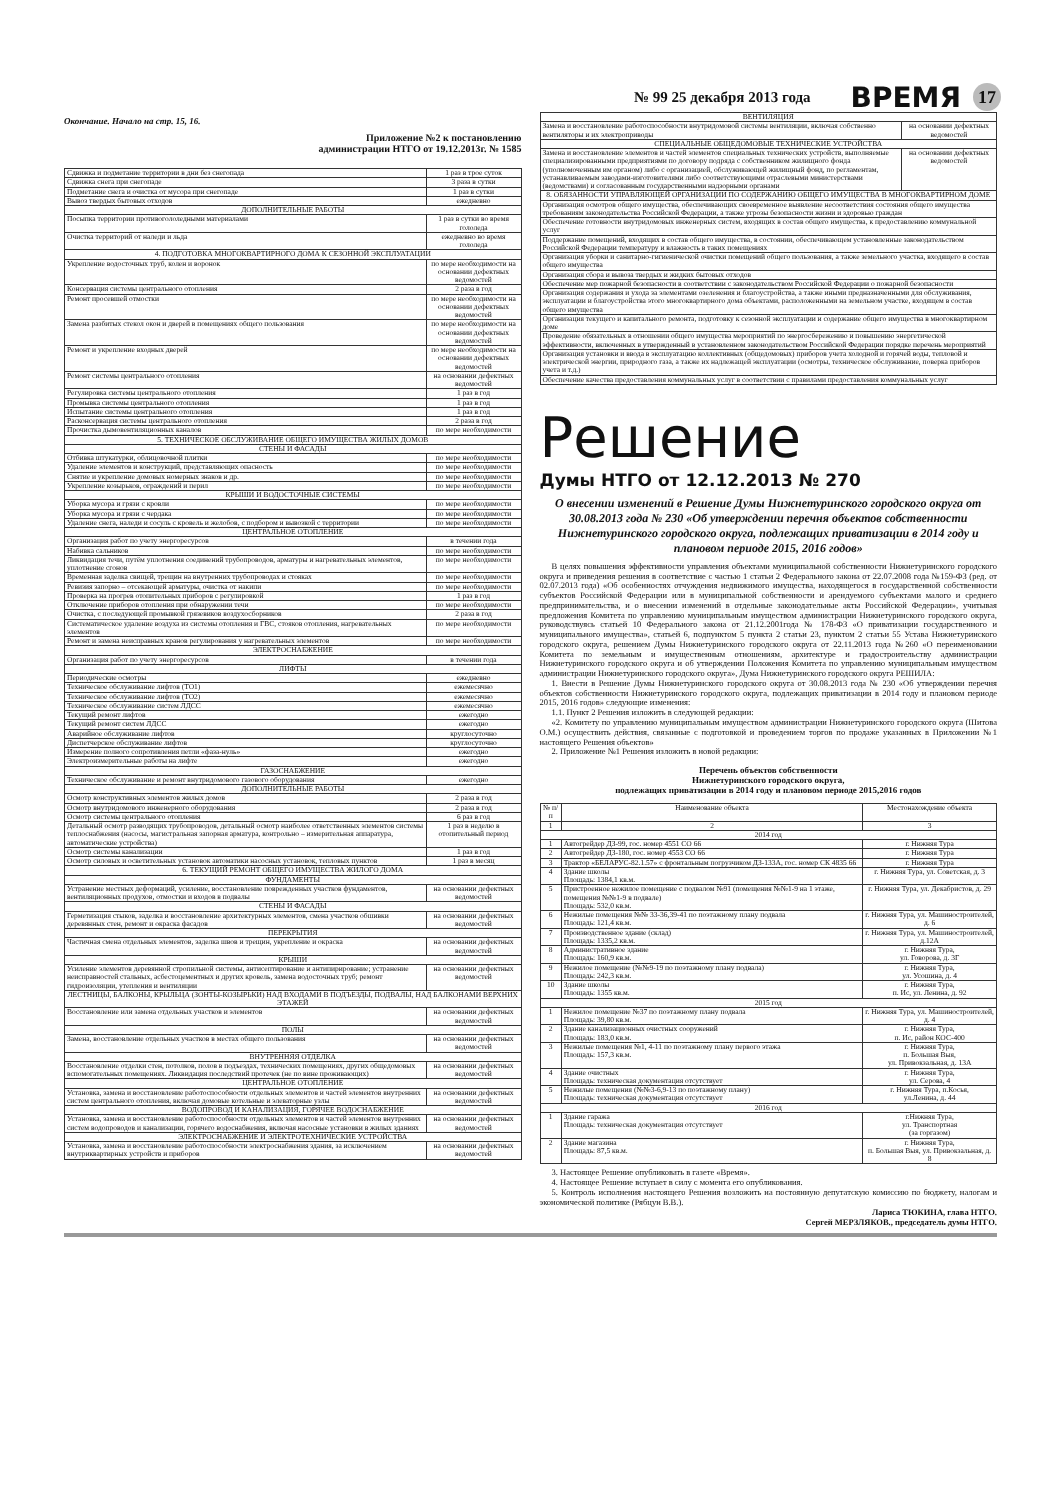№ 99 25 декабря 2013 года ВРЕМЯ 17
Окончание. Начало на стр. 15, 16.
Приложение №2 к постановлению
администрации НТГО от 19.12.2013г. № 1585
| Сдвижка и подметание территории в дни без снегопада | 1 раз в трое суток |
| Сдвижка снега при снегопаде | 3 раза в сутки |
| Подметание снега и очистка от мусора при снегопаде | 1 раз в сутки |
| Вывоз твердых бытовых отходов | ежедневно |
| ДОПОЛНИТЕЛЬНЫЕ РАБОТЫ | |
| Посыпка территории противогололедными материалами | 1 раз в сутки во время гололеда |
| Очистка территорий от наледи и льда | ежедневно во время гололеда |
| 4. ПОДГОТОВКА МНОГОКВАРТИРНОГО ДОМА К СЕЗОННОЙ ЭКСПЛУАТАЦИИ | |
| Укрепление водосточных труб, колен и воронок | по мере необходимости на основании дефектных ведомостей |
| Консервация системы центрального отопления | 2 раза в год |
| Ремонт просевшей отмостки | по мере необходимости на основании дефектных ведомостей |
| Замена разбитых стекол окон и дверей в помещениях общего пользования | по мере необходимости на основании дефектных ведомостей |
| Ремонт и укрепление входных дверей | по мере необходимости на основании дефектных ведомостей |
| Ремонт системы центрального отопления | на основании дефектных ведомостей |
| Регулировка системы центрального отопления | 1 раз в год |
| Промывка системы центрального отопления | 1 раз в год |
| Испытание системы центрального отопления | 1 раз в год |
| Расконсервация системы центрального отопления | 2 раза в год |
| Прочистка дымовентиляционных каналов | по мере необходимости |
| 5. ТЕХНИЧЕСКОЕ ОБСЛУЖИВАНИЕ ОБЩЕГО ИМУЩЕСТВА ЖИЛЫХ ДОМОВ | |
| СТЕНЫ И ФАСАДЫ | |
| Отбивка штукатурки, облицовочной плитки | по мере необходимости |
| Удаление элементов и конструкций, представляющих опасность | по мере необходимости |
| Снятие и укрепление домовых номерных знаков и др. | по мере необходимости |
| Укрепление козырьков, ограждений и перил | по мере необходимости |
| КРЫШИ И ВОДОСТОЧНЫЕ СИСТЕМЫ | |
| Уборка мусора и грязи с кровли | по мере необходимости |
| Уборка мусора и грязи с чердака | по мере необходимости |
| Удаление снега, наледи и сосуль с кровель и желобов, с подбором и вывозкой с территории | по мере необходимости |
| ЦЕНТРАЛЬНОЕ ОТОПЛЕНИЕ | |
| Организация работ по учету энергоресурсов | в течении года |
| Набивка сальников | по мере необходимости |
| Ликвидация течи, путём уплотнения соединений трубопроводов, арматуры и нагревательных элементов, уплотнение сгонов | по мере необходимости |
| Временная заделка свищей, трещин на внутренних трубопроводах и стояках | по мере необходимости |
| Ревизия запорно – отсекающей арматуры, очистка от накипи | по мере необходимости |
| Проверка на прогрев отопительных приборов с регулировкой | 1 раз в год |
| Отключение приборов отопления при обнаружении течи | по мере необходимости |
| Очистка, с последующей промывкой грязевиков воздухосборников | 2 раза в год |
| Систематическое удаление воздуха из системы отопления и ГВС, стояков отопления, нагревательных элементов | по мере необходимости |
| Ремонт и замена неисправных кранов регулирования у нагревательных элементов | по мере необходимости |
| ЭЛЕКТРОСНАБЖЕНИЕ | |
| Организация работ по учету энергоресурсов | в течении года |
| ЛИФТЫ | |
| Периодические осмотры | ежедневно |
| Техническое обслуживание лифтов (ТО1) | ежемесячно |
| Техническое обслуживание лифтов (ТО2) | ежемесячно |
| Техническое обслуживание систем ЛДСС | ежемесячно |
| Текущий ремонт лифтов | ежегодно |
| Текущий ремонт систем ЛДСС | ежегодно |
| Аварийное обслуживание лифтов | круглосуточно |
| Диспетчерское обслуживание лифтов | круглосуточно |
| Измерение полного сопротивления петли «фаза-нуль» | ежегодно |
| Электроизмерительные работы на лифте | ежегодно |
| ГАЗОСНАБЖЕНИЕ | |
| Техническое обслуживание и ремонт внутридомового газового оборудования | ежегодно |
| ДОПОЛНИТЕЛЬНЫЕ РАБОТЫ | |
| Осмотр конструктивных элементов жилых домов | 2 раза в год |
| Осмотр внутридомового инженерного оборудования | 2 раза в год |
| Осмотр системы центрального отопления | 6 раз в год |
| Детальный осмотр разводящих трубопроводов, детальный осмотр наиболее ответственных элементов системы теплоснабжения (насосы, магистральная запорная арматура, контрольно – измерительная аппаратура, автоматические устройства) | 1 раз в неделю в отопительный период |
| Осмотр системы канализации | 1 раз в год |
| Осмотр силовых и осветительных установок автоматики насосных установок, тепловых пунктов | 1 раз в месяц |
| 6. ТЕКУЩИЙ РЕМОНТ ОБЩЕГО ИМУЩЕСТВА ЖИЛОГО ДОМА | |
| ФУНДАМЕНТЫ | |
| Устранение местных деформаций, усиление, восстановление поврежденных участков фундаментов, вентиляционных продухов, отмостки и входов в подвалы | на основании дефектных ведомостей |
| СТЕНЫ И ФАСАДЫ | |
| Герметизация стыков, заделка и восстановление архитектурных элементов, смена участков обшивки деревянных стен, ремонт и окраска фасадов | на основании дефектных ведомостей |
| ПЕРЕКРЫТИЯ | |
| Частичная смена отдельных элементов, заделка швов и трещин, укрепление и окраска | на основании дефектных ведомостей |
| КРЫШИ | |
| Усиление элементов деревянной стропильной системы, антисептирование и антипирирование; устранение неисправностей стальных, асбестоцементных и других кровель, замена водосточных труб; ремонт гидроизоляции, утепления и вентиляции | на основании дефектных ведомостей |
| ЛЕСТНИЦЫ, БАЛКОНЫ, КРЫЛЬЦА (ЗОНТЫ-КОЗЫРЬКИ) НАД ВХОДАМИ В ПОДЪЕЗДЫ, ПОДВАЛЫ, НАД БАЛКОНАМИ ВЕРХНИХ ЭТАЖЕЙ | |
| Восстановление или замена отдельных участков и элементов | на основании дефектных ведомостей |
| ПОЛЫ | |
| Замена, восстановление отдельных участков в местах общего пользования | на основании дефектных ведомостей |
| ВНУТРЕННЯЯ ОТДЕЛКА | |
| Восстановление отделки стен, потолков, полов в подъездах, технических помещениях, других общедомовых вспомогательных помещениях. Ликвидация последствий протечек (не по вине проживающих) | на основании дефектных ведомостей |
| ЦЕНТРАЛЬНОЕ ОТОПЛЕНИЕ | |
| Установка, замена и восстановление работоспособности отдельных элементов и частей элементов внутренних систем центрального отопления, включая домовые котельные и элеваторные узлы | на основании дефектных ведомостей |
| ВОДОПРОВОД И КАНАЛИЗАЦИЯ, ГОРЯЧЕЕ ВОДОСНАБЖЕНИЕ | |
| Установка, замена и восстановление работоспособности отдельных элементов и частей элементов внутренних систем водопроводов и канализации, горячего водоснабжения, включая насосные установки в жилых зданиях | на основании дефектных ведомостей |
| ЭЛЕКТРОСНАБЖЕНИЕ И ЭЛЕКТРОТЕХНИЧЕСКИЕ УСТРОЙСТВА | |
| Установка, замена и восстановление работоспособности электроснабжения здания, за исключением внутриквартирных устройств и приборов | на основании дефектных ведомостей |
| ВЕНТИЛЯЦИЯ | |
| Замена и восстановление работоспособности внутридомовой системы вентиляции, включая собственно вентиляторы и их электроприводы | на основании дефектных ведомостей |
| СПЕЦИАЛЬНЫЕ ОБЩЕДОМОВЫЕ ТЕХНИЧЕСКИЕ УСТРОЙСТВА | |
| Замена и восстановление элементов и частей элементов специальных технических устройств, выполняемые специализированными предприятиями по договору подряда с собственником жилищного фонда (уполномоченным им органом) либо с организацией, обслуживающей жилищный фонд, по регламентам, устанавливаемым заводами-изготовителями либо соответствующими отраслевыми министерствами (ведомствами) и согласованным государственными надзорными органами | на основании дефектных ведомостей |
| 8. ОБЯЗАННОСТИ УПРАВЛЯЮЩЕЙ ОРГАНИЗАЦИИ ПО СОДЕРЖАНИЮ ОБЩЕГО ИМУЩЕСТВА В МНОГОКВАРТИРНОМ ДОМЕ | |
| Организация осмотров общего имущества, обеспечивающих своевременное выявление несоответствия состояния общего имущества требованиям законодательства Российской Федерации, а также угрозы безопасности жизни и здоровью граждан | |
| Обеспечение готовности внутридомовых инженерных систем, входящих в состав общего имущества, к предоставлению коммунальной услуг | |
| Поддержание помещений, входящих в состав общего имущества, в состоянии, обеспечивающем установленные законодательством Российской Федерации температуру и влажность в таких помещениях | |
| Организация уборки и санитарно-гигиенической очистки помещений общего пользования, а также земельного участка, входящего в состав общего имущества | |
| Организация сбора и вывоза твердых и жидких бытовых отходов | |
| Обеспечение мер пожарной безопасности в соответствии с законодательством Российской Федерации о пожарной безопасности | |
| Организация содержания и ухода за элементами озеленения и благоустройства, а также иными предназначенными для обслуживания, эксплуатации и благоустройства этого многоквартирного дома объектами, расположенными на земельном участке, входящем в состав общего имущества | |
| Организация текущего и капитального ремонта, подготовку к сезонной эксплуатации и содержание общего имущества в многоквартирном доме | |
| Проведение обязательных в отношении общего имущества мероприятий по энергосбережению и повышению энергетической эффективности, включенных в утвержденный в установленном законодательством Российской Федерации порядке перечень мероприятий | |
| Организация установки и ввода в эксплуатацию коллективных (общедомовых) приборов учета холодной и горячей воды, тепловой и электрической энергии, природного газа, а также их надлежащей эксплуатации (осмотры, техническое обслуживание, поверка приборов учета и т.д.) | |
| Обеспечение качества предоставления коммунальных услуг в соответствии с правилами предоставления коммунальных услуг | |
Решение
Думы НТГО от 12.12.2013 № 270
О внесении изменений в Решение Думы Нижнетуринского городского округа от 30.08.2013 года № 230 «Об утверждении перечня объектов собственности Нижнетуринского городского округа, подлежащих приватизации в 2014 году и плановом периоде 2015, 2016 годов»
В целях повышения эффективности управления объектами муниципальной собственности Нижнетуринского городского округа и приведения решения в соответствие с частью 1 статьи 2 Федерального закона от 22.07.2008 года №159-ФЗ (ред. от 02.07.2013 года) «Об особенностях отчуждения недвижимого имущества, находящегося в государственной собственности субъектов Российской Федерации или в муниципальной собственности и арендуемого субъектами малого и среднего предпринимательства, и о внесении изменений в отдельные законодательные акты Российской Федерации», учитывая предложения Комитета по управлению муниципальным имуществом администрации Нижнетуринского городского округа, руководствуясь статьей 10 Федерального закона от 21.12.2001года № 178-ФЗ «О приватизации государственного и муниципального имущества», статьей 6, подпунктом 5 пункта 2 статьи 23, пунктом 2 статьи 55 Устава Нижнетуринского городского округа, решением Думы Нижнетуринского городского округа от 22.11.2013 года №260 «О переименовании Комитета по земельным и имущественным отношениям, архитектуре и градостроительству администрации Нижнетуринского городского округа и об утверждении Положения Комитета по управлению муниципальным имуществом администрации Нижнетуринского городского округа», Дума Нижнетуринского городского округа РЕШИЛА:
1. Внести в Решение Думы Нижнетуринского городского округа от 30.08.2013 года № 230 «Об утверждении перечня объектов собственности Нижнетуринского городского округа, подлежащих приватизации в 2014 году и плановом периоде 2015, 2016 годов» следующие изменения:
1.1. Пункт 2 Решения изложить в следующей редакции:
«2. Комитету по управлению муниципальным имуществом администрации Нижнетуринского городского округа (Шитова О.М.) осуществить действия, связанные с подготовкой и проведением торгов по продаже указанных в Приложении №1 настоящего Решения объектов»
2. Приложение №1 Решения изложить в новой редакции:
Перечень объектов собственности
Нижнетуринского городского округа,
подлежащих приватизации в 2014 году и плановом периоде 2015,2016 годов
| № п/п | Наименование объекта | Местонахождение объекта |
| --- | --- | --- |
| 1 | 2 | 3 |
| 2014 год | | |
| 1 | Автогрейдер ДЗ-99, гос. номер 4551 СО 66 | г. Нижняя Тура |
| 2 | Автогрейдер ДЗ-180, гос. номер 4553 СО 66 | г. Нижняя Тура |
| 3 | Трактор «БЕЛАРУС-82.1.57» с фронтальным погрузчиком ДЗ-133А, гос. номер СК 4835 66 | г. Нижняя Тура |
| 4 | Здание школы Площадь: 1384,1 кв.м. | г. Нижняя Тура, ул. Советская, д. 3 |
| 5 | Пристроенное нежилое помещение с подвалом №91 (помещения №№1-9 на 1 этаже, помещения №№1-9 в подвале) Площадь: 532,0 кв.м. | г. Нижняя Тура, ул. Декабристов, д. 29 |
| 6 | Нежилые помещения №№ 33-36,39-41 по поэтажному плану подвала Площадь: 121,4 кв.м. | г. Нижняя Тура, ул. Машиностроителей, д. 6 |
| 7 | Производственное здание (склад) Площадь: 1335,2 кв.м. | г. Нижняя Тура, ул. Машиностроителей, д.12А |
| 8 | Административное здание Площадь: 160,9 кв.м. | г. Нижняя Тура, ул. Говорова, д. 3Г |
| 9 | Нежилое помещение (№№9-19 по поэтажному плану подвала) Площадь: 242,3 кв.м. | г. Нижняя Тура, ул. Усошина, д. 4 |
| 10 | Здание школы Площадь: 1355 кв.м. | г. Нижняя Тура, п. Ис, ул. Ленина, д. 92 |
| 2015 год | | |
| 1 | Нежилое помещение №37 по поэтажному плану подвала Площадь: 39,80 кв.м. | г. Нижняя Тура, ул. Машиностроителей, д. 4 |
| 2 | Здание канализационных очистных сооружений Площадь: 183,0 кв.м. | г. Нижняя Тура, п. Ис, район КОС-400 |
| 3 | Нежилые помещения №1, 4-11 по поэтажному плану первого этажа Площадь: 157,3 кв.м. | г. Нижняя Тура, п. Большая Выя, ул. Привокзальная, д. 13А |
| 4 | Здание очистных Площадь: техническая документация отсутствует | г. Нижняя Тура, ул. Серова, 4 |
| 5 | Нежилые помещения (№№3-6,9-13 по поэтажному плану) Площадь: техническая документация отсутствует | г. Нижняя Тура, п.Косья, ул.Ленина, д. 44 |
| 2016 год | | |
| 1 | Здание гаража Площадь: техническая документация отсутствует | г.Нижняя Тура, ул. Транспортная (за горгазом) |
| 2 | Здание магазина Площадь: 87,5 кв.м. | г. Нижняя Тура, п. Большая Выя, ул. Привокзальная, д. 8 |
3. Настоящее Решение опубликовать в газете «Время».
4. Настоящее Решение вступает в силу с момента его опубликования.
5. Контроль исполнения настоящего Решения возложить на постоянную депутатскую комиссию по бюджету, налогам и экономической политике (Рябцун В.В.).
Лариса ТЮКИНА, глава НТГО.
Сергей МЕРЗЛЯКОВ., председатель думы НТГО.